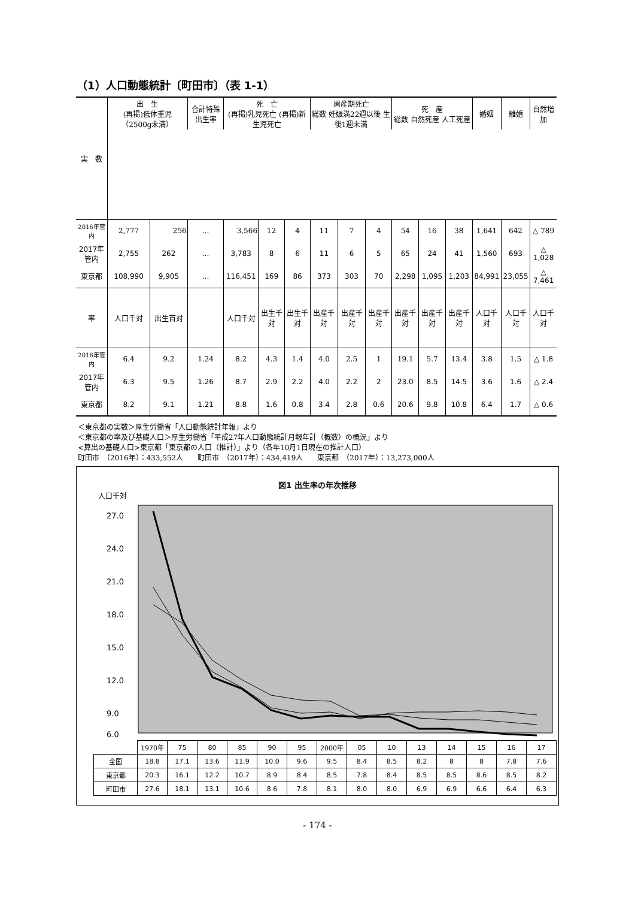（1）人口動態統計〔町田市〕（表 1-1）
| 実 数 | 出 生 (再掲)低体重児（2500g未満） | | 合計特殊出生率 | 死 亡 (再掲)乳児死亡 (再掲)新生児死亡 | | | 周産期死亡 総数 妊娠満22週以後 生後1週未満 | | | 死 産 総数 自然死産 人工死産 | | | 婚姻 | 離婚 | 自然増加 |
| --- | --- | --- | --- | --- | --- | --- | --- | --- | --- | --- | --- | --- | --- | --- | --- |
| 2016年管内 | 2,777 | 256 | … | 3,566 | 12 | 4 | 11 | 7 | 4 | 54 | 16 | 38 | 1,641 | 642 | △ 789 |
| 2017年管内 | 2,755 | 262 | … | 3,783 | 8 | 6 | 11 | 6 | 5 | 65 | 24 | 41 | 1,560 | 693 | △ 1,028 |
| 東京都 | 108,990 | 9,905 | … | 116,451 | 169 | 86 | 373 | 303 | 70 | 2,298 | 1,095 | 1,203 | 84,991 | 23,055 | △ 7,461 |
| 率 | 人口千対 | 出生百対 | | 人口千対 | 出生千対 | 出生千対 | 出産千対 | 出産千対 | 出産千対 | 出産千対 | 出産千対 | 出産千対 | 人口千対 | 人口千対 | 人口千対 |
| 2016年管内 | 6.4 | 9.2 | 1.24 | 8.2 | 4.3 | 1.4 | 4.0 | 2.5 | 1 | 19.1 | 5.7 | 13.4 | 3.8 | 1.5 | △ 1.8 |
| 2017年管内 | 6.3 | 9.5 | 1.26 | 8.7 | 2.9 | 2.2 | 4.0 | 2.2 | 2 | 23.0 | 8.5 | 14.5 | 3.6 | 1.6 | △ 2.4 |
| 東京都 | 8.2 | 9.1 | 1.21 | 8.8 | 1.6 | 0.8 | 3.4 | 2.8 | 0.6 | 20.6 | 9.8 | 10.8 | 6.4 | 1.7 | △ 0.6 |
＜東京都の実数＞厚生労働省「人口動態統計年報」より
＜東京都の率及び基礎人口＞厚生労働省「平成27年人口動態統計月報年計（概数）の概況」より
<算出の基礎人口>東京都「東京都の人口（推計）」より（各年10月1日現在の推計人口）
町田市　（2016年）：433,552人　　町田市　（2017年）：434,419人　　東京都　（2017年）：13,273,000人
図1 出生率の年次推移
人口千対
27.0
24.0
21.0
18.0
15.0
12.0
9.0
6.0
| | 1970年 | 75 | 80 | 85 | 90 | 95 | 2000年 | 05 | 10 | 13 | 14 | 15 | 16 | 17 |
| 全国 | 18.8 | 17.1 | 13.6 | 11.9 | 10.0 | 9.6 | 9.5 | 8.4 | 8.5 | 8.2 | 8 | 8 | 7.8 | 7.6 |
| 東京都 | 20.3 | 16.1 | 12.2 | 10.7 | 8.9 | 8.4 | 8.5 | 7.8 | 8.4 | 8.5 | 8.5 | 8.6 | 8.5 | 8.2 |
| 町田市 | 27.6 | 18.1 | 13.1 | 10.6 | 8.6 | 7.8 | 8.1 | 8.0 | 8.0 | 6.9 | 6.9 | 6.6 | 6.4 | 6.3 |
- 174 -